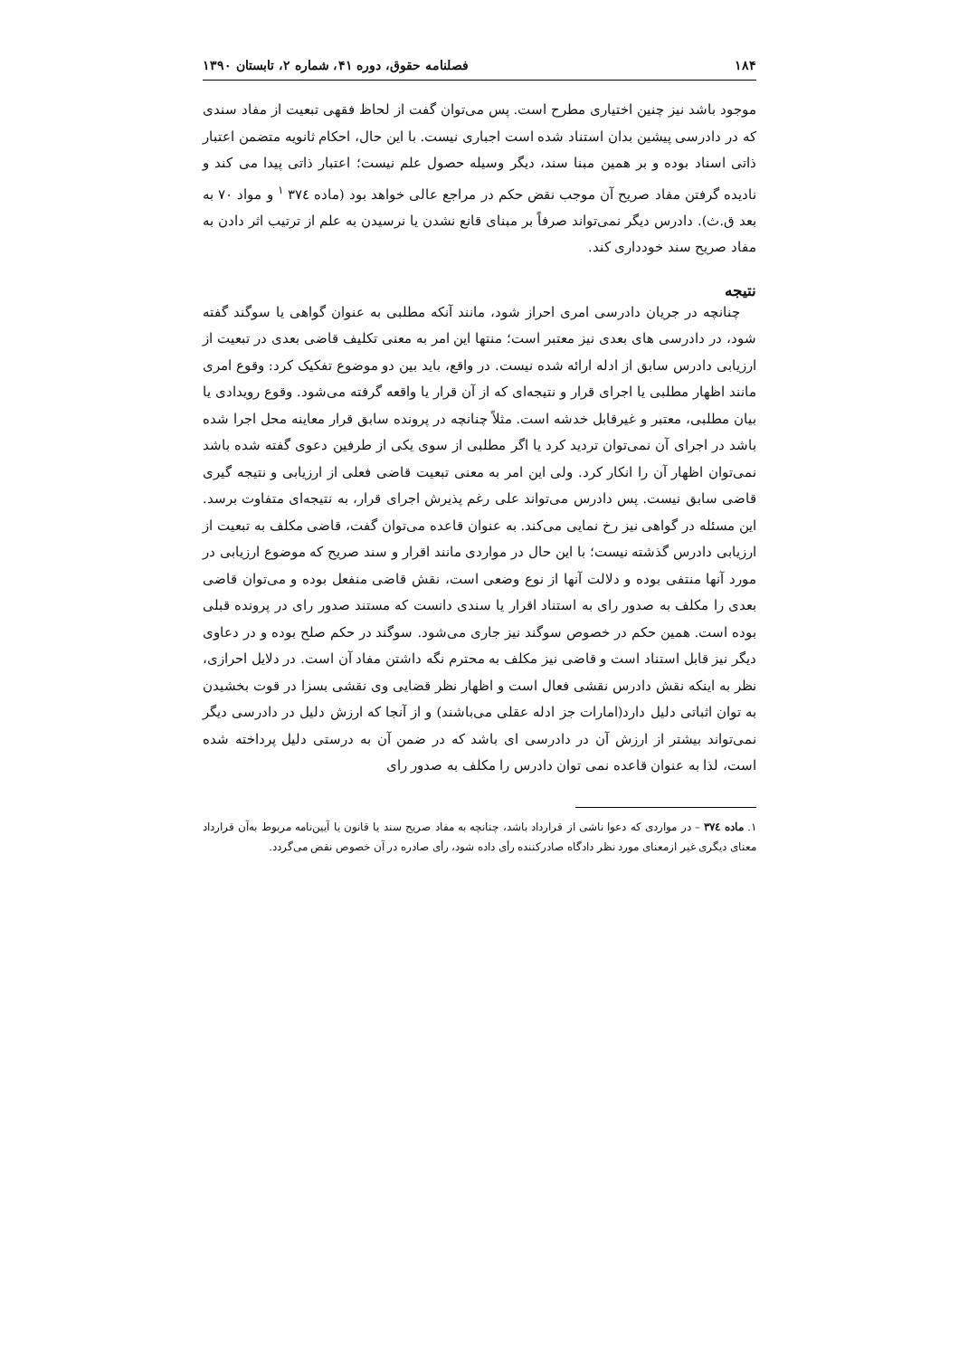۱۸۴ فصلنامه حقوق، دوره ۴۱، شماره ۲، تابستان ۱۳۹۰
موجود باشد نیز چنین اختیاری مطرح است. پس می‌توان گفت از لحاظ فقهی تبعیت از مفاد سندی که در دادرسی پیشین بدان استناد شده است اجباری نیست. با این حال، احکام ثانویه متضمن اعتبار ذاتی اسناد بوده و بر همین مبنا سند، دیگر وسیله حصول علم نیست؛ اعتبار ذاتی پیدا می کند و نادیده گرفتن مفاد صریح آن موجب نقض حکم در مراجع عالی خواهد بود (ماده ۳۷٤ <sup>۱</sup> و مواد ۷۰ به بعد ق.ث). دادرس دیگر نمی‌تواند صرفاً بر مبنای قانع نشدن یا نرسیدن به علم از ترتیب اثر دادن به مفاد صریح سند خودداری کند.
نتیجه
چنانچه در جریان دادرسی امری احراز شود، مانند آنکه مطلبی به عنوان گواهی یا سوگند گفته شود، در دادرسی های بعدی نیز معتبر است؛ منتها این امر به معنی تکلیف قاضی بعدی در تبعیت از ارزیابی دادرس سابق از ادله ارائه شده نیست. در واقع، باید بین دو موضوع تفکیک کرد: وقوع امری مانند اظهار مطلبی یا اجرای قرار و نتیجه‌ای که از آن قرار یا واقعه گرفته می‌شود. وقوع رویدادی یا بیان مطلبی، معتبر و غیرقابل خدشه است. مثلاً چنانچه در پرونده سابق قرار معاینه محل اجرا شده باشد در اجرای آن نمی‌توان تردید کرد یا اگر مطلبی از سوی یکی از طرفین دعوی گفته شده باشد نمی‌توان اظهار آن را انکار کرد. ولی این امر به معنی تبعیت قاضی فعلی از ارزیابی و نتیجه گیری قاضی سابق نیست. پس دادرس می‌تواند علی رغم پذیرش اجرای قرار، به نتیجه‌ای متفاوت برسد. این مسئله در گواهی نیز رخ نمایی می‌کند. به عنوان قاعده می‌توان گفت، قاضی مکلف به تبعیت از ارزیابی دادرس گذشته نیست؛ با این حال در مواردی مانند اقرار و سند صریح که موضوع ارزیابی در مورد آنها منتفی بوده و دلالت آنها از نوع وضعی است، نقش قاضی منفعل بوده و می‌توان قاضی بعدی را مکلف به صدور رای به استناد اقرار یا سندی دانست که مستند صدور رای در پرونده قبلی بوده است. همین حکم در خصوص سوگند نیز جاری می‌شود. سوگند در حکم صلح بوده و در دعاوی دیگر نیز قابل استناد است و قاضی نیز مکلف به محترم نگه داشتن مفاد آن است. در دلایل احرازی، نظر به اینکه نقش دادرس نقشی فعال است و اظهار نظر قضایی وی نقشی بسزا در قوت بخشیدن به توان اثباتی دلیل دارد(امارات جز ادله عقلی می‌باشند) و از آنجا که ارزش دلیل در دادرسی دیگر نمی‌تواند بیشتر از ارزش آن در دادرسی ای باشد که در ضمن آن به درستی دلیل پرداخته شده است، لذا به عنوان قاعده نمی توان دادرس را مکلف به صدور رای
۱. ماده ۳۷٤ – در مواردی که دعوا ناشی از قرارداد باشد، چنانچه به مفاد صریح سند یا قانون یا آیین‌نامه مربوط به‌آن قرارداد معنای دیگری غیر ازمعنای مورد نظر دادگاه صادرکننده رأی داده شود، رأی صادره در آن خصوص نقض می‌گردد.